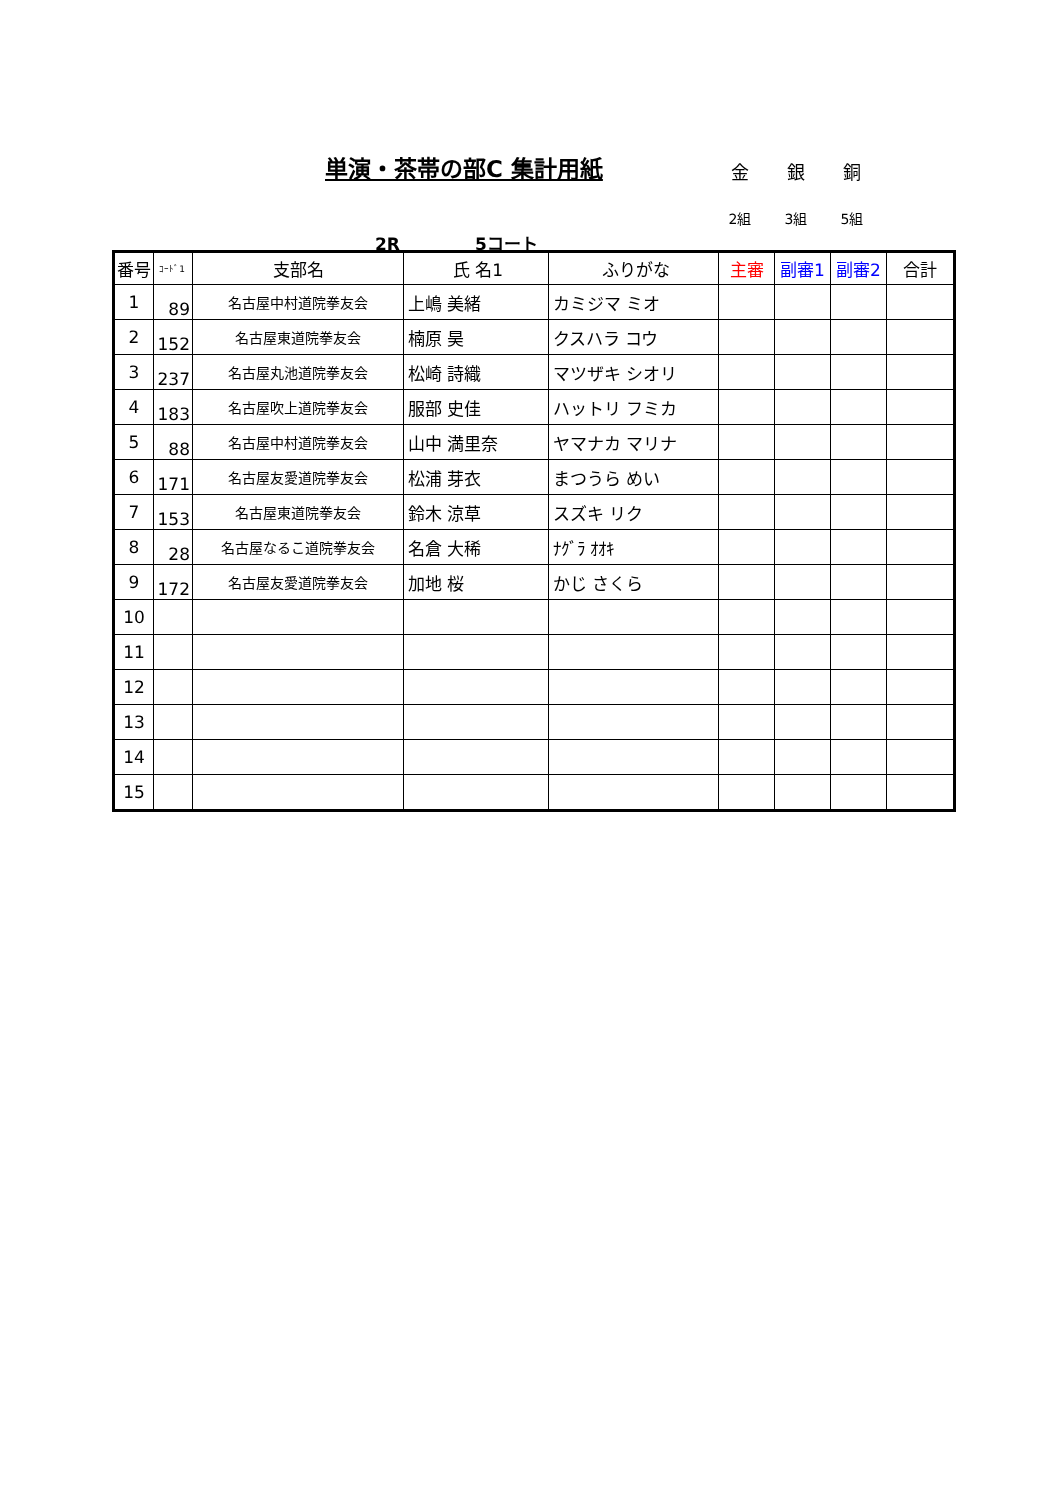単演・茶帯の部C 集計用紙
金 銀 銅
2組 3組 5組
2R 5コート
| 番号 | ｺｰﾄﾞ1 | 支部名 | 氏 名1 | ふりがな | 主審 | 副審1 | 副審2 | 合計 |
| --- | --- | --- | --- | --- | --- | --- | --- | --- |
| 1 | 89 | 名古屋中村道院拳友会 | 上嶋 美緒 | カミジマ ミオ | | | | |
| 2 | 152 | 名古屋東道院拳友会 | 楠原 昊 | クスハラ コウ | | | | |
| 3 | 237 | 名古屋丸池道院拳友会 | 松崎 詩織 | マツザキ シオリ | | | | |
| 4 | 183 | 名古屋吹上道院拳友会 | 服部 史佳 | ハットリ フミカ | | | | |
| 5 | 88 | 名古屋中村道院拳友会 | 山中 満里奈 | ヤマナカ マリナ | | | | |
| 6 | 171 | 名古屋友愛道院拳友会 | 松浦 芽衣 | まつうら めい | | | | |
| 7 | 153 | 名古屋東道院拳友会 | 鈴木 涼草 | スズキ リク | | | | |
| 8 | 28 | 名古屋なるこ道院拳友会 | 名倉 大稀 | ﾅｸﾞﾗ ｵｵｷ | | | | |
| 9 | 172 | 名古屋友愛道院拳友会 | 加地 桜 | かじ さくら | | | | |
| 10 | | | | | | | | |
| 11 | | | | | | | | |
| 12 | | | | | | | | |
| 13 | | | | | | | | |
| 14 | | | | | | | | |
| 15 | | | | | | | | |